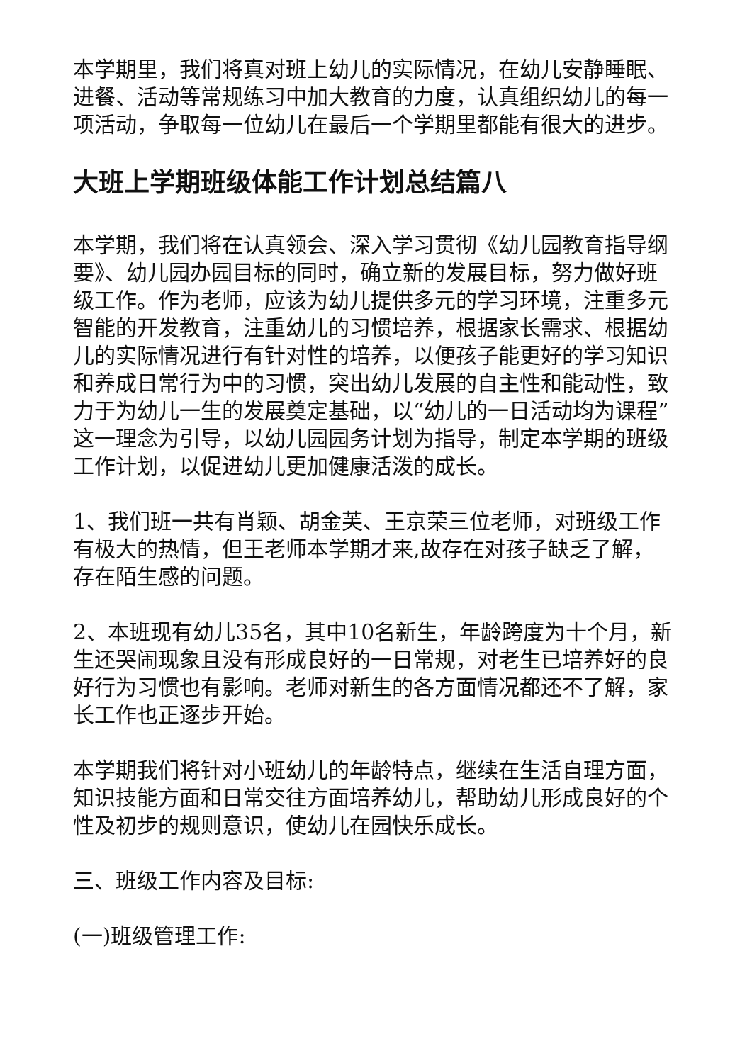本学期里，我们将真对班上幼儿的实际情况，在幼儿安静睡眠、进餐、活动等常规练习中加大教育的力度，认真组织幼儿的每一项活动，争取每一位幼儿在最后一个学期里都能有很大的进步。
大班上学期班级体能工作计划总结篇八
本学期，我们将在认真领会、深入学习贯彻《幼儿园教育指导纲要》、幼儿园办园目标的同时，确立新的发展目标，努力做好班级工作。作为老师，应该为幼儿提供多元的学习环境，注重多元智能的开发教育，注重幼儿的习惯培养，根据家长需求、根据幼儿的实际情况进行有针对性的培养，以便孩子能更好的学习知识和养成日常行为中的习惯，突出幼儿发展的自主性和能动性，致力于为幼儿一生的发展奠定基础，以“幼儿的一日活动均为课程”这一理念为引导，以幼儿园园务计划为指导，制定本学期的班级工作计划，以促进幼儿更加健康活泼的成长。
1、我们班一共有肖颖、胡金芙、王京荣三位老师，对班级工作有极大的热情，但王老师本学期才来,故存在对孩子缺乏了解，存在陌生感的问题。
2、本班现有幼儿35名，其中10名新生，年龄跨度为十个月，新生还哭闹现象且没有形成良好的一日常规，对老生已培养好的良好行为习惯也有影响。老师对新生的各方面情况都还不了解，家长工作也正逐步开始。
本学期我们将针对小班幼儿的年龄特点，继续在生活自理方面，知识技能方面和日常交往方面培养幼儿，帮助幼儿形成良好的个性及初步的规则意识，使幼儿在园快乐成长。
三、班级工作内容及目标:
(一)班级管理工作: